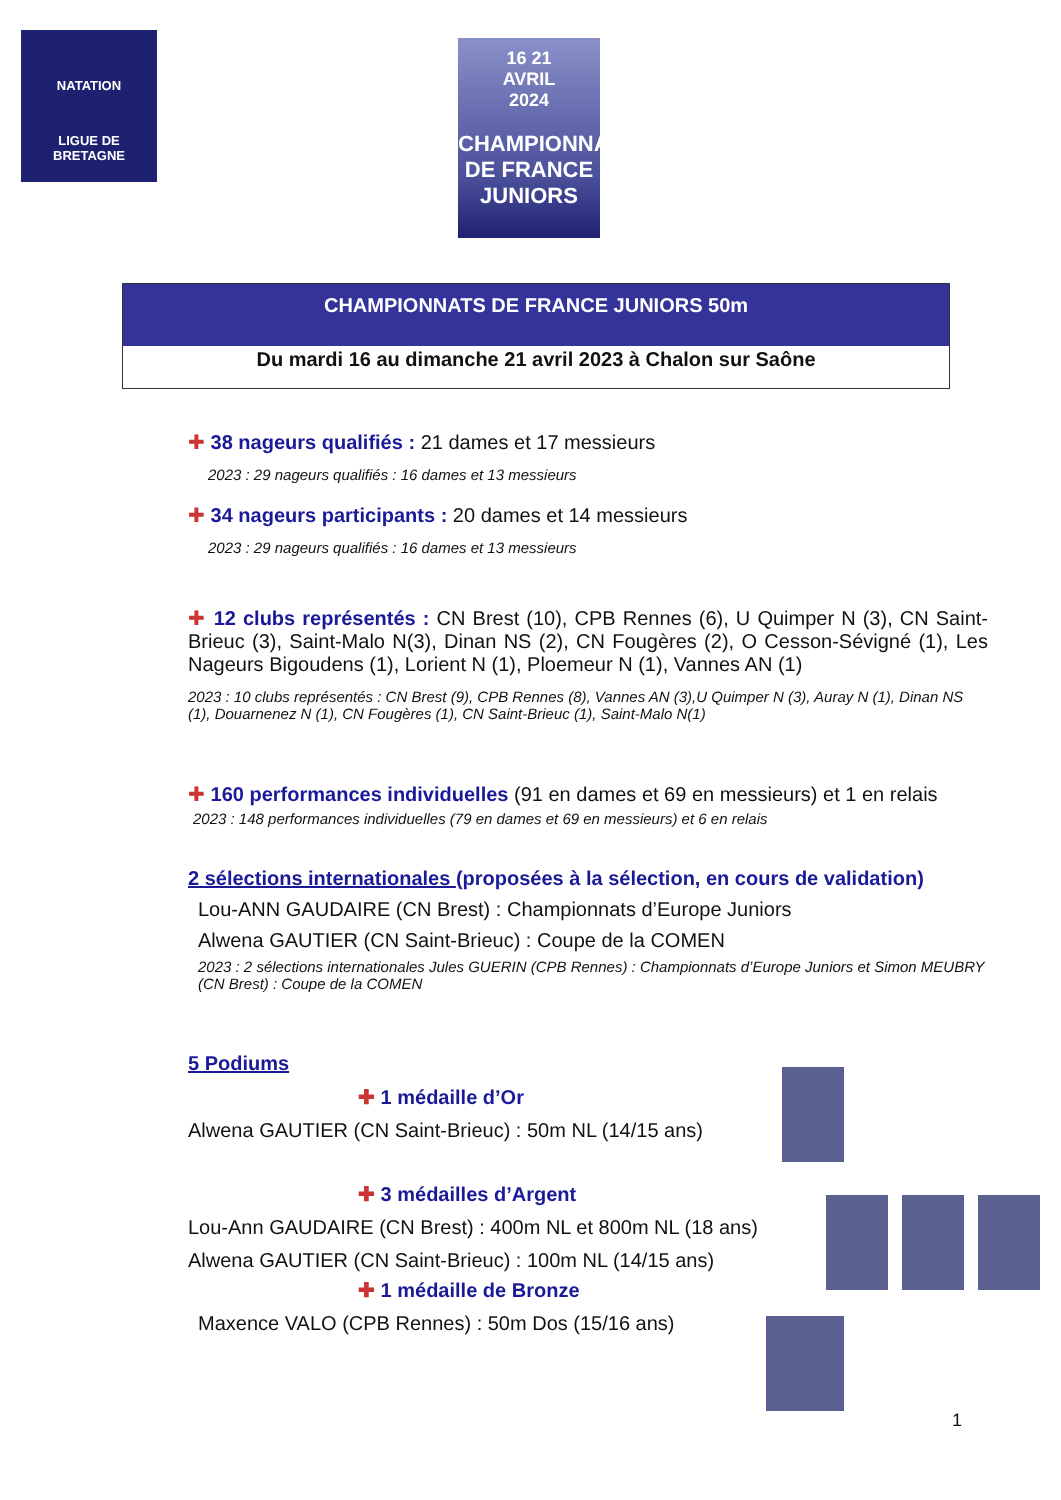NATATION
LIGUE DE
BRETAGNE
16 21
AVRIL
2024
CHAMPIONNATS DE FRANCE
JUNIORS
CHAMPIONNATS DE FRANCE JUNIORS 50m
Du mardi 16 au dimanche 21 avril 2023 à Chalon sur Saône
✚ 38 nageurs qualifiés : 21 dames et 17 messieurs
2023 : 29 nageurs qualifiés : 16 dames et 13 messieurs
✚ 34 nageurs participants : 20 dames et 14 messieurs
2023 : 29 nageurs qualifiés : 16 dames et 13 messieurs
✚ 12 clubs représentés : CN Brest (10), CPB Rennes (6), U Quimper N (3), CN Saint-Brieuc (3), Saint-Malo N(3), Dinan NS (2), CN Fougères (2), O Cesson-Sévigné (1), Les Nageurs Bigoudens (1), Lorient N (1), Ploemeur N (1), Vannes AN (1)
2023 : 10 clubs représentés : CN Brest (9), CPB Rennes (8), Vannes AN (3),U Quimper N (3), Auray N (1), Dinan NS (1), Douarnenez N (1), CN Fougères (1), CN Saint-Brieuc (1), Saint-Malo N(1)
✚ 160 performances individuelles (91 en dames et 69 en messieurs) et 1 en relais
2023 : 148 performances individuelles (79 en dames et 69 en messieurs) et 6 en relais
2 sélections internationales (proposées à la sélection, en cours de validation)
Lou-ANN GAUDAIRE (CN Brest) : Championnats d’Europe Juniors
Alwena GAUTIER (CN Saint-Brieuc) : Coupe de la COMEN
2023 : 2 sélections internationales Jules GUERIN (CPB Rennes) : Championnats d’Europe Juniors et Simon MEUBRY (CN Brest) : Coupe de la COMEN
5 Podiums
✚ 1 médaille d’Or
Alwena GAUTIER (CN Saint-Brieuc) : 50m NL (14/15 ans)
✚ 3 médailles d’Argent
Lou-Ann GAUDAIRE (CN Brest) : 400m NL et 800m NL (18 ans)
Alwena GAUTIER (CN Saint-Brieuc) : 100m NL (14/15 ans)
✚ 1 médaille de Bronze
Maxence VALO (CPB Rennes) : 50m Dos (15/16 ans)
1